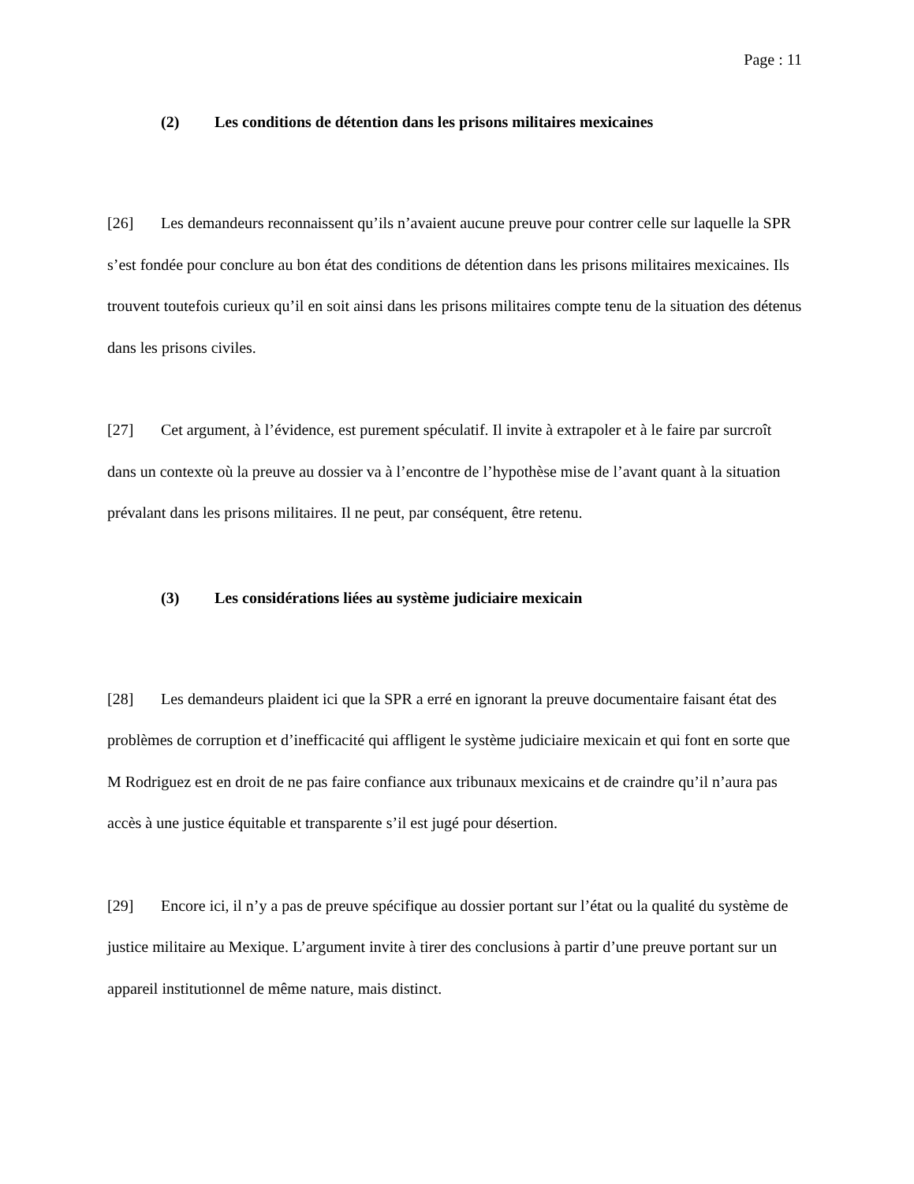Page : 11
(2) Les conditions de détention dans les prisons militaires mexicaines
[26] Les demandeurs reconnaissent qu’ils n’avaient aucune preuve pour contrer celle sur laquelle la SPR s’est fondée pour conclure au bon état des conditions de détention dans les prisons militaires mexicaines. Ils trouvent toutefois curieux qu’il en soit ainsi dans les prisons militaires compte tenu de la situation des détenus dans les prisons civiles.
[27] Cet argument, à l’évidence, est purement spéculatif. Il invite à extrapoler et à le faire par surcroît dans un contexte où la preuve au dossier va à l’encontre de l’hypothèse mise de l’avant quant à la situation prévalant dans les prisons militaires. Il ne peut, par conséquent, être retenu.
(3) Les considérations liées au système judiciaire mexicain
[28] Les demandeurs plaident ici que la SPR a erré en ignorant la preuve documentaire faisant état des problèmes de corruption et d’inefficacité qui affligent le système judiciaire mexicain et qui font en sorte que M Rodriguez est en droit de ne pas faire confiance aux tribunaux mexicains et de craindre qu’il n’aura pas accès à une justice équitable et transparente s’il est jugé pour désertion.
[29] Encore ici, il n’y a pas de preuve spécifique au dossier portant sur l’état ou la qualité du système de justice militaire au Mexique. L’argument invite à tirer des conclusions à partir d’une preuve portant sur un appareil institutionnel de même nature, mais distinct.